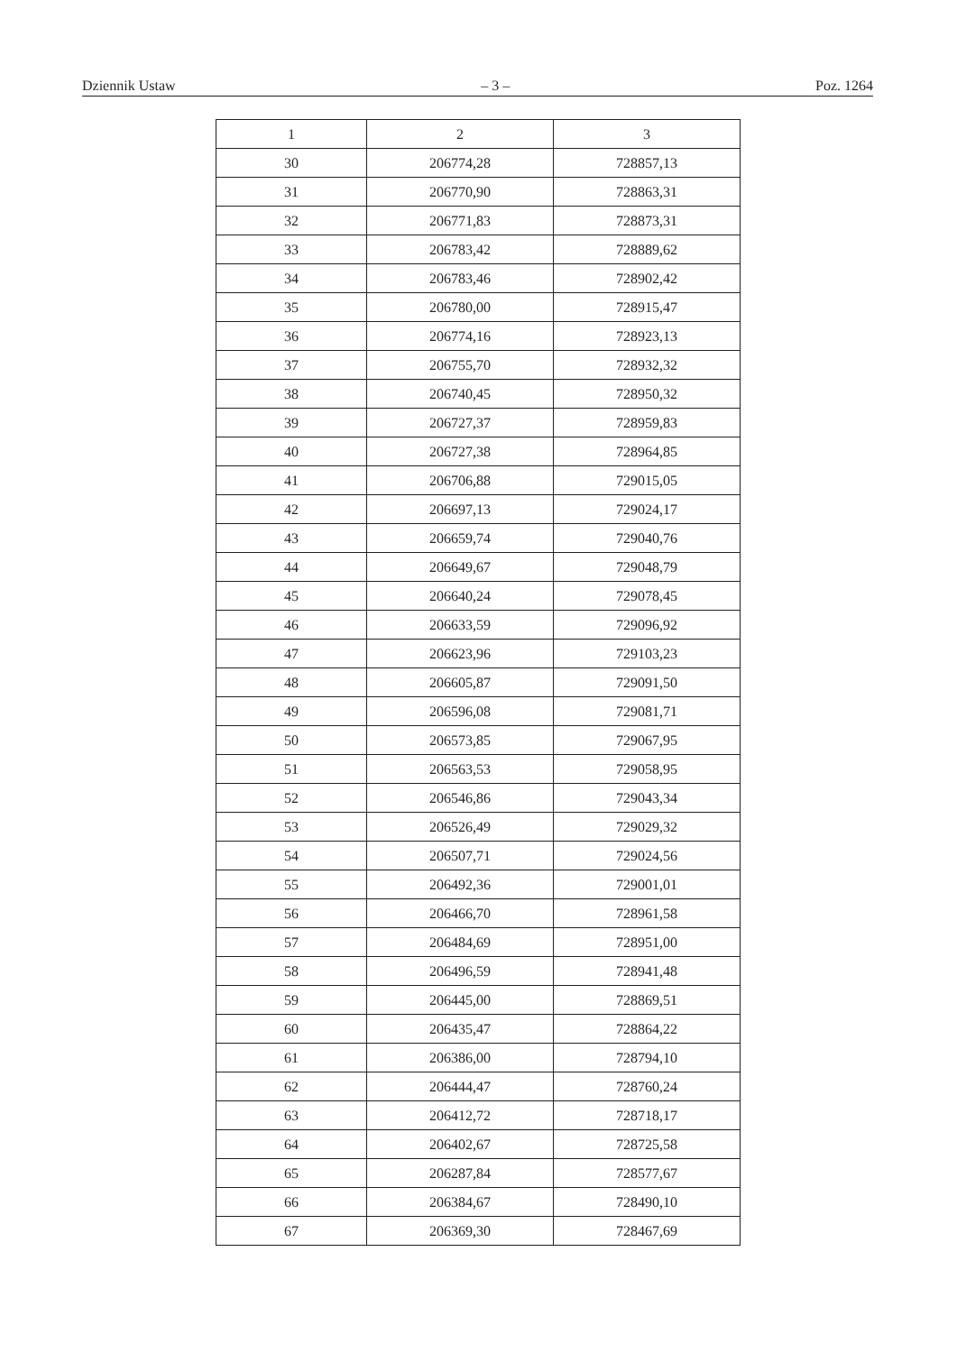Dziennik Ustaw – 3 – Poz. 1264
| 1 | 2 | 3 |
| --- | --- | --- |
| 30 | 206774,28 | 728857,13 |
| 31 | 206770,90 | 728863,31 |
| 32 | 206771,83 | 728873,31 |
| 33 | 206783,42 | 728889,62 |
| 34 | 206783,46 | 728902,42 |
| 35 | 206780,00 | 728915,47 |
| 36 | 206774,16 | 728923,13 |
| 37 | 206755,70 | 728932,32 |
| 38 | 206740,45 | 728950,32 |
| 39 | 206727,37 | 728959,83 |
| 40 | 206727,38 | 728964,85 |
| 41 | 206706,88 | 729015,05 |
| 42 | 206697,13 | 729024,17 |
| 43 | 206659,74 | 729040,76 |
| 44 | 206649,67 | 729048,79 |
| 45 | 206640,24 | 729078,45 |
| 46 | 206633,59 | 729096,92 |
| 47 | 206623,96 | 729103,23 |
| 48 | 206605,87 | 729091,50 |
| 49 | 206596,08 | 729081,71 |
| 50 | 206573,85 | 729067,95 |
| 51 | 206563,53 | 729058,95 |
| 52 | 206546,86 | 729043,34 |
| 53 | 206526,49 | 729029,32 |
| 54 | 206507,71 | 729024,56 |
| 55 | 206492,36 | 729001,01 |
| 56 | 206466,70 | 728961,58 |
| 57 | 206484,69 | 728951,00 |
| 58 | 206496,59 | 728941,48 |
| 59 | 206445,00 | 728869,51 |
| 60 | 206435,47 | 728864,22 |
| 61 | 206386,00 | 728794,10 |
| 62 | 206444,47 | 728760,24 |
| 63 | 206412,72 | 728718,17 |
| 64 | 206402,67 | 728725,58 |
| 65 | 206287,84 | 728577,67 |
| 66 | 206384,67 | 728490,10 |
| 67 | 206369,30 | 728467,69 |